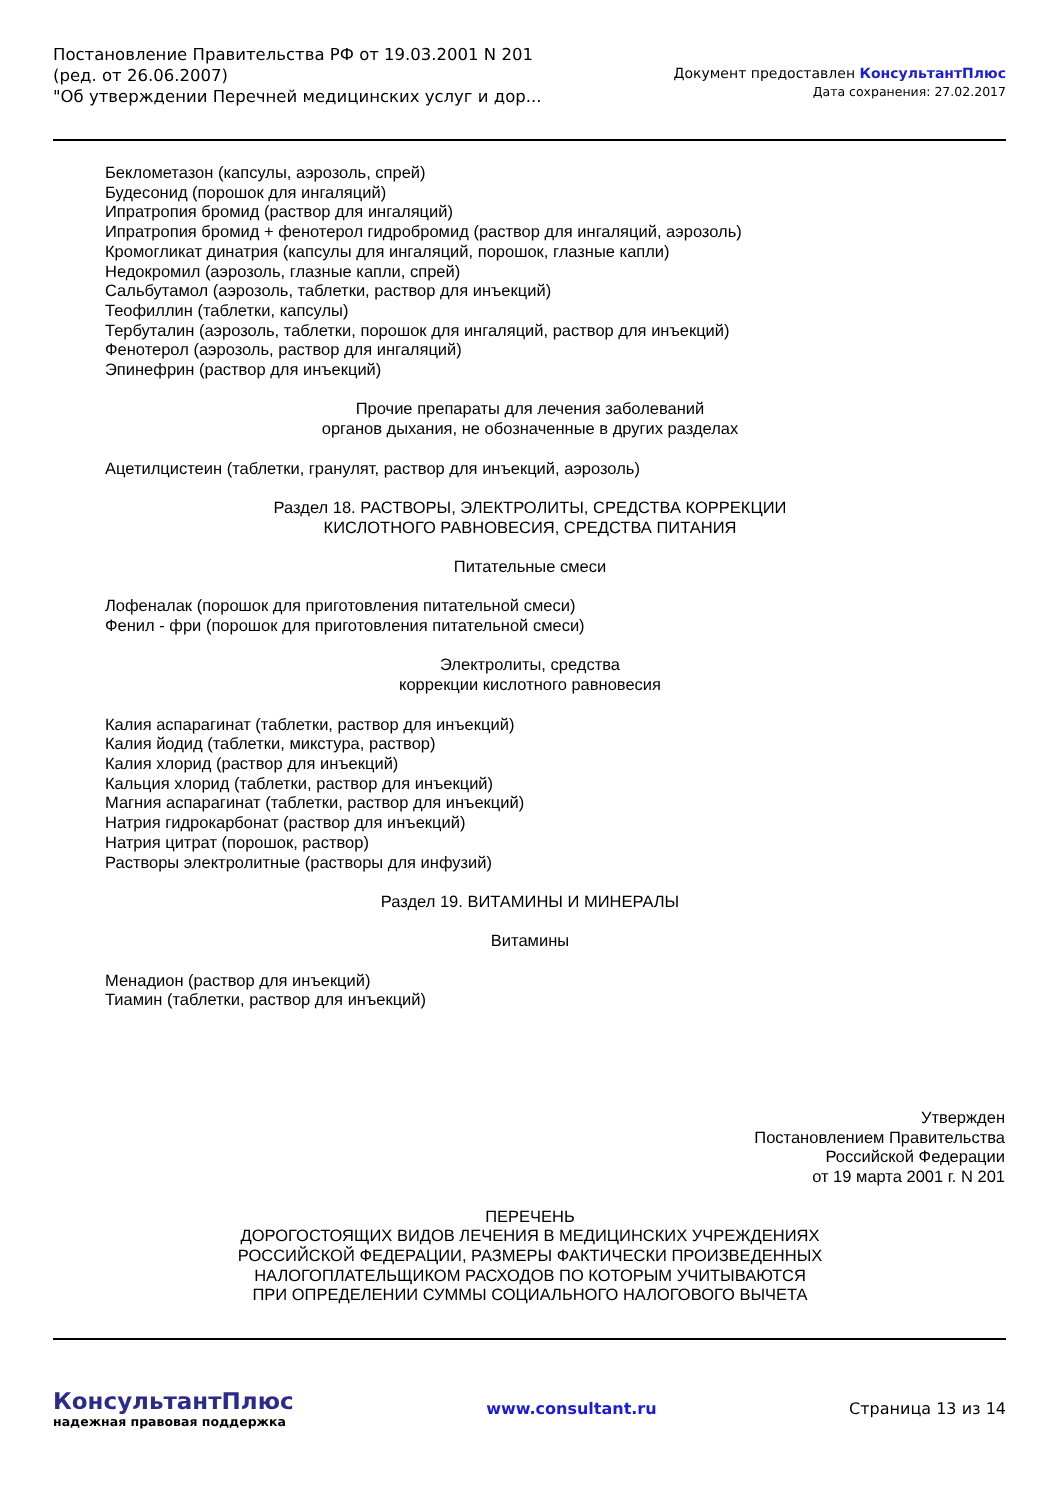Постановление Правительства РФ от 19.03.2001 N 201
(ред. от 26.06.2007)
"Об утверждении Перечней медицинских услуг и дор...
Документ предоставлен КонсультантПлюс
Дата сохранения: 27.02.2017
Беклометазон (капсулы, аэрозоль, спрей)
Будесонид (порошок для ингаляций)
Ипратропия бромид (раствор для ингаляций)
Ипратропия бромид + фенотерол гидробромид (раствор для ингаляций, аэрозоль)
Кромогликат динатрия (капсулы для ингаляций, порошок, глазные капли)
Недокромил (аэрозоль, глазные капли, спрей)
Сальбутамол (аэрозоль, таблетки, раствор для инъекций)
Теофиллин (таблетки, капсулы)
Тербуталин (аэрозоль, таблетки, порошок для ингаляций, раствор для инъекций)
Фенотерол (аэрозоль, раствор для ингаляций)
Эпинефрин (раствор для инъекций)
Прочие препараты для лечения заболеваний
органов дыхания, не обозначенные в других разделах
Ацетилцистеин (таблетки, гранулят, раствор для инъекций, аэрозоль)
Раздел 18. РАСТВОРЫ, ЭЛЕКТРОЛИТЫ, СРЕДСТВА КОРРЕКЦИИ
КИСЛОТНОГО РАВНОВЕСИЯ, СРЕДСТВА ПИТАНИЯ
Питательные смеси
Лофеналак (порошок для приготовления питательной смеси)
Фенил - фри (порошок для приготовления питательной смеси)
Электролиты, средства
коррекции кислотного равновесия
Калия аспарагинат (таблетки, раствор для инъекций)
Калия йодид (таблетки, микстура, раствор)
Калия хлорид (раствор для инъекций)
Кальция хлорид (таблетки, раствор для инъекций)
Магния аспарагинат (таблетки, раствор для инъекций)
Натрия гидрокарбонат (раствор для инъекций)
Натрия цитрат (порошок, раствор)
Растворы электролитные (растворы для инфузий)
Раздел 19. ВИТАМИНЫ И МИНЕРАЛЫ
Витамины
Менадион (раствор для инъекций)
Тиамин (таблетки, раствор для инъекций)
Утвержден
Постановлением Правительства
Российской Федерации
от 19 марта 2001 г. N 201
ПЕРЕЧЕНЬ
ДОРОГОСТОЯЩИХ ВИДОВ ЛЕЧЕНИЯ В МЕДИЦИНСКИХ УЧРЕЖДЕНИЯХ
РОССИЙСКОЙ ФЕДЕРАЦИИ, РАЗМЕРЫ ФАКТИЧЕСКИ ПРОИЗВЕДЕННЫХ
НАЛОГОПЛАТЕЛЬЩИКОМ РАСХОДОВ ПО КОТОРЫМ УЧИТЫВАЮТСЯ
ПРИ ОПРЕДЕЛЕНИИ СУММЫ СОЦИАЛЬНОГО НАЛОГОВОГО ВЫЧЕТА
КонсультантПлюс
надежная правовая поддержка
www.consultant.ru Страница 13 из 14